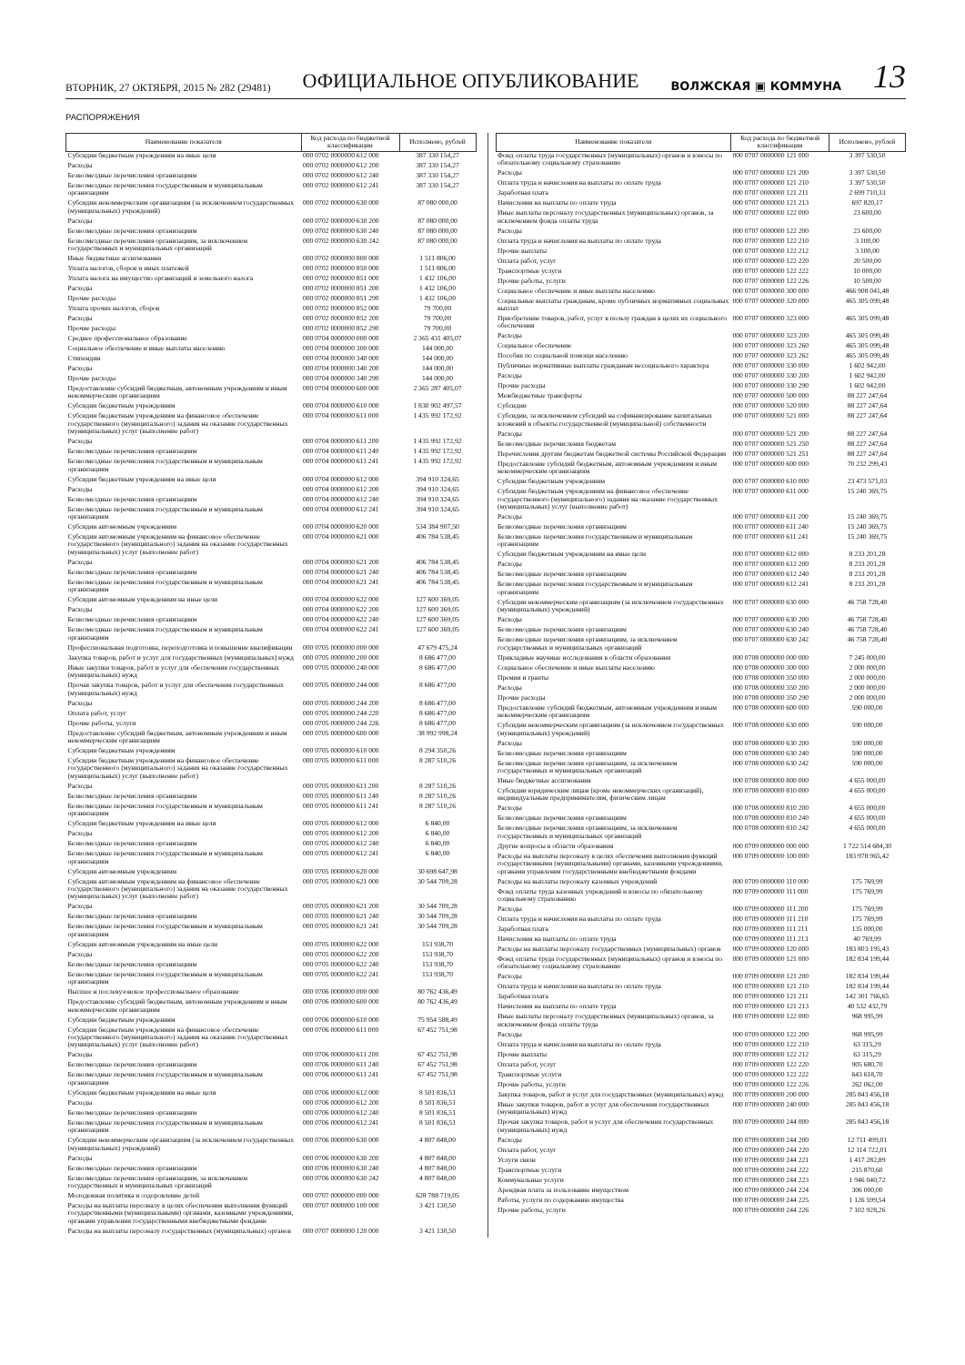ВТОРНИК, 27 ОКТЯБРЯ, 2015 № 282 (29481) ОФИЦИАЛЬНОЕ ОПУБЛИКОВАНИЕ ВОЛЖСКАЯ ▣ КОММУНА 13
РАСПОРЯЖЕНИЯ
| Наименование показателя | Код расхода по бюджетной классификации | Исполнено, рублей |
| --- | --- | --- |
| Субсидии бюджетным учреждениям на иные цели | 000 0702 0000000 612 000 | 387 330 154,27 |
| Расходы | 000 0702 0000000 612 200 | 387 330 154,27 |
| Безвозмездные перечисления организациям | 000 0702 0000000 612 240 | 387 330 154,27 |
| Безвозмездные перечисления государственным и муниципальным организациям | 000 0702 0000000 612 241 | 387 330 154,27 |
| Субсидии некоммерческим организациям (за исключением государственных (муниципальных) учреждений) | 000 0702 0000000 630 000 | 87 080 000,00 |
| Расходы | 000 0702 0000000 630 200 | 87 080 000,00 |
| Безвозмездные перечисления организациям | 000 0702 0000000 630 240 | 87 080 000,00 |
| Безвозмездные перечисления организациям, за исключением государственных и муниципальных организаций | 000 0702 0000000 630 242 | 87 080 000,00 |
| Иные бюджетные ассигнования | 000 0702 0000000 800 000 | 1 511 806,00 |
| Уплата налогов, сборов и иных платежей | 000 0702 0000000 850 000 | 1 511 806,00 |
| Уплата налога на имущество организаций и земельного налога | 000 0702 0000000 851 000 | 1 432 106,00 |
| Расходы | 000 0702 0000000 851 200 | 1 432 106,00 |
| Прочие расходы | 000 0702 0000000 851 290 | 1 432 106,00 |
| Уплата прочих налогов, сборов | 000 0702 0000000 852 000 | 79 700,00 |
| Расходы | 000 0702 0000000 852 200 | 79 700,00 |
| Прочие расходы | 000 0702 0000000 852 290 | 79 700,00 |
| Среднее профессиональное образование | 000 0704 0000000 000 000 | 2 365 431 405,07 |
| Социальное обеспечение и иные выплаты населению | 000 0704 0000000 300 000 | 144 000,00 |
| Стипендии | 000 0704 0000000 340 000 | 144 000,00 |
| Расходы | 000 0704 0000000 340 200 | 144 000,00 |
| Прочие расходы | 000 0704 0000000 340 290 | 144 000,00 |
| Предоставление субсидий бюджетным, автономным учреждениям и иным некоммерческим организациям | 000 0704 0000000 600 000 | 2 365 287 405,07 |
| Субсидии бюджетным учреждениям | 000 0704 0000000 610 000 | 1 830 902 497,57 |
| Субсидии бюджетным учреждениям на финансовое обеспечение государственного (муниципального) задания на оказание государственных (муниципальных) услуг (выполнение работ) | 000 0704 0000000 611 000 | 1 435 992 172,92 |
| Расходы | 000 0704 0000000 611 200 | 1 435 992 172,92 |
| Безвозмездные перечисления организациям | 000 0704 0000000 611 240 | 1 435 992 172,92 |
| Безвозмездные перечисления государственным и муниципальным организациям | 000 0704 0000000 611 241 | 1 435 992 172,92 |
| Субсидии бюджетным учреждениям на иные цели | 000 0704 0000000 612 000 | 394 910 324,65 |
| Расходы | 000 0704 0000000 612 200 | 394 910 324,65 |
| Безвозмездные перечисления организациям | 000 0704 0000000 612 240 | 394 910 324,65 |
| Безвозмездные перечисления государственным и муниципальным организациям | 000 0704 0000000 612 241 | 394 910 324,65 |
| Субсидии автономным учреждениям | 000 0704 0000000 620 000 | 534 384 907,50 |
| Субсидии автономным учреждениям на финансовое обеспечение государственного (муниципального) задания на оказание государственных (муниципальных) услуг (выполнение работ) | 000 0704 0000000 621 000 | 406 784 538,45 |
| Расходы | 000 0704 0000000 621 200 | 406 784 538,45 |
| Безвозмездные перечисления организациям | 000 0704 0000000 621 240 | 406 784 538,45 |
| Безвозмездные перечисления государственным и муниципальным организациям | 000 0704 0000000 621 241 | 406 784 538,45 |
| Субсидии автономным учреждениям на иные цели | 000 0704 0000000 622 000 | 127 600 369,05 |
| Расходы | 000 0704 0000000 622 200 | 127 600 369,05 |
| Безвозмездные перечисления организациям | 000 0704 0000000 622 240 | 127 600 369,05 |
| Безвозмездные перечисления государственным и муниципальным организациям | 000 0704 0000000 622 241 | 127 600 369,05 |
| Профессиональная подготовка, переподготовка и повышение квалификации | 000 0705 0000000 000 000 | 47 679 475,24 |
| Закупка товаров, работ и услуг для государственных (муниципальных) нужд | 000 0705 0000000 200 000 | 8 686 477,00 |
| Иные закупки товаров, работ и услуг для обеспечения государственных (муниципальных) нужд | 000 0705 0000000 240 000 | 8 686 477,00 |
| Прочая закупка товаров, работ и услуг для обеспечения государственных (муниципальных) нужд | 000 0705 0000000 244 000 | 8 686 477,00 |
| Расходы | 000 0705 0000000 244 200 | 8 686 477,00 |
| Оплата работ, услуг | 000 0705 0000000 244 220 | 8 686 477,00 |
| Прочие работы, услуги | 000 0705 0000000 244 226 | 8 686 477,00 |
| Предоставление субсидий бюджетным, автономным учреждениям и иным некоммерческим организациям | 000 0705 0000000 600 000 | 38 992 998,24 |
| Субсидии бюджетным учреждениям | 000 0705 0000000 610 000 | 8 294 350,26 |
| Субсидии бюджетным учреждениям на финансовое обеспечение государственного (муниципального) задания на оказание государственных (муниципальных) услуг (выполнение работ) | 000 0705 0000000 611 000 | 8 287 510,26 |
| Расходы | 000 0705 0000000 611 200 | 8 287 510,26 |
| Безвозмездные перечисления организациям | 000 0705 0000000 611 240 | 8 287 510,26 |
| Безвозмездные перечисления государственным и муниципальным организациям | 000 0705 0000000 611 241 | 8 287 510,26 |
| Субсидии бюджетным учреждениям на иные цели | 000 0705 0000000 612 000 | 6 840,00 |
| Расходы | 000 0705 0000000 612 200 | 6 840,00 |
| Безвозмездные перечисления организациям | 000 0705 0000000 612 240 | 6 840,00 |
| Безвозмездные перечисления государственным и муниципальным организациям | 000 0705 0000000 612 241 | 6 840,00 |
| Субсидии автономным учреждениям | 000 0705 0000000 620 000 | 30 698 647,98 |
| Субсидии автономным учреждениям на финансовое обеспечение государственного (муниципального) задания на оказание государственных (муниципальных) услуг (выполнение работ) | 000 0705 0000000 621 000 | 30 544 709,28 |
| Расходы | 000 0705 0000000 621 200 | 30 544 709,28 |
| Безвозмездные перечисления организациям | 000 0705 0000000 621 240 | 30 544 709,28 |
| Безвозмездные перечисления государственным и муниципальным организациям | 000 0705 0000000 621 241 | 30 544 709,28 |
| Субсидии автономным учреждениям на иные цели | 000 0705 0000000 622 000 | 153 938,70 |
| Расходы | 000 0705 0000000 622 200 | 153 938,70 |
| Безвозмездные перечисления организациям | 000 0705 0000000 622 240 | 153 938,70 |
| Безвозмездные перечисления государственным и муниципальным организациям | 000 0705 0000000 622 241 | 153 938,70 |
| Высшее и послевузовское профессиональное образование | 000 0706 0000000 000 000 | 80 762 436,49 |
| Предоставление субсидий бюджетным, автономным учреждениям и иным некоммерческим организациям | 000 0706 0000000 600 000 | 80 762 436,49 |
| Субсидии бюджетным учреждениям | 000 0706 0000000 610 000 | 75 954 588,49 |
| Субсидии бюджетным учреждениям на финансовое обеспечение государственного (муниципального) задания на оказание государственных (муниципальных) услуг (выполнение работ) | 000 0706 0000000 611 000 | 67 452 751,98 |
| Расходы | 000 0706 0000000 611 200 | 67 452 751,98 |
| Безвозмездные перечисления организациям | 000 0706 0000000 611 240 | 67 452 751,98 |
| Безвозмездные перечисления государственным и муниципальным организациям | 000 0706 0000000 611 241 | 67 452 751,98 |
| Субсидии бюджетным учреждениям на иные цели | 000 0706 0000000 612 000 | 8 501 836,51 |
| Расходы | 000 0706 0000000 612 200 | 8 501 836,51 |
| Безвозмездные перечисления организациям | 000 0706 0000000 612 240 | 8 501 836,51 |
| Безвозмездные перечисления государственным и муниципальным организациям | 000 0706 0000000 612 241 | 8 501 836,51 |
| Субсидии некоммерческим организациям (за исключением государственных (муниципальных) учреждений) | 000 0706 0000000 630 000 | 4 807 848,00 |
| Расходы | 000 0706 0000000 630 200 | 4 807 848,00 |
| Безвозмездные перечисления организациям | 000 0706 0000000 630 240 | 4 807 848,00 |
| Безвозмездные перечисления организациям, за исключением государственных и муниципальных организаций | 000 0706 0000000 630 242 | 4 807 848,00 |
| Молодежная политика и оздоровление детей | 000 0707 0000000 000 000 | 628 788 719,05 |
| Расходы на выплаты персоналу в целях обеспечения выполнения функций государственными (муниципальными) органами, казенными учреждениями, органами управления государственными внебюджетными фондами | 000 0707 0000000 100 000 | 3 421 130,50 |
| Расходы на выплаты персоналу государственных (муниципальных) органов | 000 0707 0000000 120 000 | 3 421 130,50 |
| Наименование показателя | Код расхода по бюджетной классификации | Исполнено, рублей |
| --- | --- | --- |
| Фонд оплаты труда государственных (муниципальных) органов и взносы по обязательному социальному страхованию | 000 0707 0000000 121 000 | 3 397 530,50 |
| Расходы | 000 0707 0000000 121 200 | 3 397 530,50 |
| Оплата труда и начисления на выплаты по оплате труда | 000 0707 0000000 121 210 | 3 397 530,50 |
| Заработная плата | 000 0707 0000000 121 211 | 2 699 710,33 |
| Начисления на выплаты по оплате труда | 000 0707 0000000 121 213 | 697 820,17 |
| Иные выплаты персоналу государственных (муниципальных) органов, за исключением фонда оплаты труда | 000 0707 0000000 122 000 | 23 600,00 |
| Расходы | 000 0707 0000000 122 200 | 23 600,00 |
| Оплата труда и начисления на выплаты по оплате труда | 000 0707 0000000 122 210 | 3 100,00 |
| Прочие выплаты | 000 0707 0000000 122 212 | 3 100,00 |
| Оплата работ, услуг | 000 0707 0000000 122 220 | 20 500,00 |
| Транспортные услуги | 000 0707 0000000 122 222 | 10 000,00 |
| Прочие работы, услуги | 000 0707 0000000 122 226 | 10 500,00 |
| Социальное обеспечение и иные выплаты населению | 000 0707 0000000 300 000 | 466 908 041,48 |
| Социальные выплаты гражданам, кроме публичных нормативных социальных выплат | 000 0707 0000000 320 000 | 465 305 099,48 |
| Приобретение товаров, работ, услуг в пользу граждан в целях их социального обеспечения | 000 0707 0000000 323 000 | 465 305 099,48 |
| Расходы | 000 0707 0000000 323 200 | 465 305 099,48 |
| Социальное обеспечение | 000 0707 0000000 323 260 | 465 305 099,48 |
| Пособия по социальной помощи населению | 000 0707 0000000 323 262 | 465 305 099,48 |
| Публичные нормативные выплаты гражданам несоциального характера | 000 0707 0000000 330 000 | 1 602 942,00 |
| Расходы | 000 0707 0000000 330 200 | 1 602 942,00 |
| Прочие расходы | 000 0707 0000000 330 290 | 1 602 942,00 |
| Межбюджетные трансферты | 000 0707 0000000 500 000 | 88 227 247,64 |
| Субсидии | 000 0707 0000000 520 000 | 88 227 247,64 |
| Субсидии, за исключением субсидий на софинансирование капитальных вложений в объекты государственной (муниципальной) собственности | 000 0707 0000000 521 000 | 88 227 247,64 |
| Расходы | 000 0707 0000000 521 200 | 88 227 247,64 |
| Безвозмездные перечисления бюджетам | 000 0707 0000000 521 250 | 88 227 247,64 |
| Перечисления другим бюджетам бюджетной системы Российской Федерации | 000 0707 0000000 521 251 | 88 227 247,64 |
| Предоставление субсидий бюджетным, автономным учреждениям и иным некоммерческим организациям | 000 0707 0000000 600 000 | 70 232 299,43 |
| Субсидии бюджетным учреждениям | 000 0707 0000000 610 000 | 23 473 571,03 |
| Субсидии бюджетным учреждениям на финансовое обеспечение государственного (муниципального) задания на оказание государственных (муниципальных) услуг (выполнение работ) | 000 0707 0000000 611 000 | 15 240 369,75 |
| Расходы | 000 0707 0000000 611 200 | 15 240 369,75 |
| Безвозмездные перечисления организациям | 000 0707 0000000 611 240 | 15 240 369,75 |
| Безвозмездные перечисления государственным и муниципальным организациям | 000 0707 0000000 611 241 | 15 240 369,75 |
| Субсидии бюджетным учреждениям на иные цели | 000 0707 0000000 612 000 | 8 233 201,28 |
| Расходы | 000 0707 0000000 612 200 | 8 233 201,28 |
| Безвозмездные перечисления организациям | 000 0707 0000000 612 240 | 8 233 201,28 |
| Безвозмездные перечисления государственным и муниципальным организациям | 000 0707 0000000 612 241 | 8 233 201,28 |
| Субсидии некоммерческим организациям (за исключением государственных (муниципальных) учреждений) | 000 0707 0000000 630 000 | 46 758 728,40 |
| Расходы | 000 0707 0000000 630 200 | 46 758 728,40 |
| Безвозмездные перечисления организациям | 000 0707 0000000 630 240 | 46 758 728,40 |
| Безвозмездные перечисления организациям, за исключением государственных и муниципальных организаций | 000 0707 0000000 630 242 | 46 758 728,40 |
| Прикладные научные исследования в области образования | 000 0708 0000000 000 000 | 7 245 000,00 |
| Социальное обеспечение и иные выплаты населению | 000 0708 0000000 300 000 | 2 000 000,00 |
| Премии и гранты | 000 0708 0000000 350 000 | 2 000 000,00 |
| Расходы | 000 0708 0000000 350 200 | 2 000 000,00 |
| Прочие расходы | 000 0708 0000000 350 290 | 2 000 000,00 |
| Предоставление субсидий бюджетным, автономным учреждениям и иным некоммерческим организациям | 000 0708 0000000 600 000 | 590 000,00 |
| Субсидии некоммерческим организациям (за исключением государственных (муниципальных) учреждений) | 000 0708 0000000 630 000 | 590 000,00 |
| Расходы | 000 0708 0000000 630 200 | 590 000,00 |
| Безвозмездные перечисления организациям | 000 0708 0000000 630 240 | 590 000,00 |
| Безвозмездные перечисления организациям, за исключением государственных и муниципальных организаций | 000 0708 0000000 630 242 | 590 000,00 |
| Иные бюджетные ассигнования | 000 0708 0000000 800 000 | 4 655 000,00 |
| Субсидии юридическим лицам (кроме некоммерческих организаций), индивидуальным предпринимателям, физическим лицам | 000 0708 0000000 810 000 | 4 655 000,00 |
| Расходы | 000 0708 0000000 810 200 | 4 655 000,00 |
| Безвозмездные перечисления организациям | 000 0708 0000000 810 240 | 4 655 000,00 |
| Безвозмездные перечисления организациям, за исключением государственных и муниципальных организаций | 000 0708 0000000 810 242 | 4 655 000,00 |
| Другие вопросы в области образования | 000 0709 0000000 000 000 | 1 722 514 684,30 |
| Расходы на выплаты персоналу в целях обеспечения выполнения функций государственными (муниципальными) органами, казенными учреждениями, органами управления государственными внебюджетными фондами | 000 0709 0000000 100 000 | 183 978 965,42 |
| Расходы на выплаты персоналу казенных учреждений | 000 0709 0000000 110 000 | 175 769,99 |
| Фонд оплаты труда казенных учреждений и взносы по обязательному социальному страхованию | 000 0709 0000000 111 000 | 175 769,99 |
| Расходы | 000 0709 0000000 111 200 | 175 769,99 |
| Оплата труда и начисления на выплаты по оплате труда | 000 0709 0000000 111 210 | 175 769,99 |
| Заработная плата | 000 0709 0000000 111 211 | 135 000,00 |
| Начисления на выплаты по оплате труда | 000 0709 0000000 111 213 | 40 769,99 |
| Расходы на выплаты персоналу государственных (муниципальных) органов | 000 0709 0000000 120 000 | 183 803 195,43 |
| Фонд оплаты труда государственных (муниципальных) органов и взносы по обязательному социальному страхованию | 000 0709 0000000 121 000 | 182 834 199,44 |
| Расходы | 000 0709 0000000 121 200 | 182 834 199,44 |
| Оплата труда и начисления на выплаты по оплате труда | 000 0709 0000000 121 210 | 182 834 199,44 |
| Заработная плата | 000 0709 0000000 121 211 | 142 301 766,65 |
| Начисления на выплаты по оплате труда | 000 0709 0000000 121 213 | 40 532 432,79 |
| Иные выплаты персоналу государственных (муниципальных) органов, за исключением фонда оплаты труда | 000 0709 0000000 122 000 | 968 995,99 |
| Расходы | 000 0709 0000000 122 200 | 968 995,99 |
| Оплата труда и начисления на выплаты по оплате труда | 000 0709 0000000 122 210 | 63 315,29 |
| Прочие выплаты | 000 0709 0000000 122 212 | 63 315,29 |
| Оплата работ, услуг | 000 0709 0000000 122 220 | 905 680,70 |
| Транспортные услуги | 000 0709 0000000 122 222 | 643 618,70 |
| Прочие работы, услуги | 000 0709 0000000 122 226 | 262 062,00 |
| Закупка товаров, работ и услуг для государственных (муниципальных) нужд | 000 0709 0000000 200 000 | 285 843 456,18 |
| Иные закупки товаров, работ и услуг для обеспечения государственных (муниципальных) нужд | 000 0709 0000000 240 000 | 285 843 456,18 |
| Прочая закупка товаров, работ и услуг для обеспечения государственных (муниципальных) нужд | 000 0709 0000000 244 000 | 285 843 456,18 |
| Расходы | 000 0709 0000000 244 200 | 12 711 499,01 |
| Оплата работ, услуг | 000 0709 0000000 244 220 | 12 114 722,01 |
| Услуги связи | 000 0709 0000000 244 221 | 1 417 282,89 |
| Транспортные услуги | 000 0709 0000000 244 222 | 215 870,60 |
| Коммунальные услуги | 000 0709 0000000 244 223 | 1 946 040,72 |
| Арендная плата за пользование имуществом | 000 0709 0000000 244 224 | 306 000,00 |
| Работы, услуги по содержанию имущества | 000 0709 0000000 244 225 | 1 126 599,54 |
| Прочие работы, услуги | 000 0709 0000000 244 226 | 7 102 928,26 |